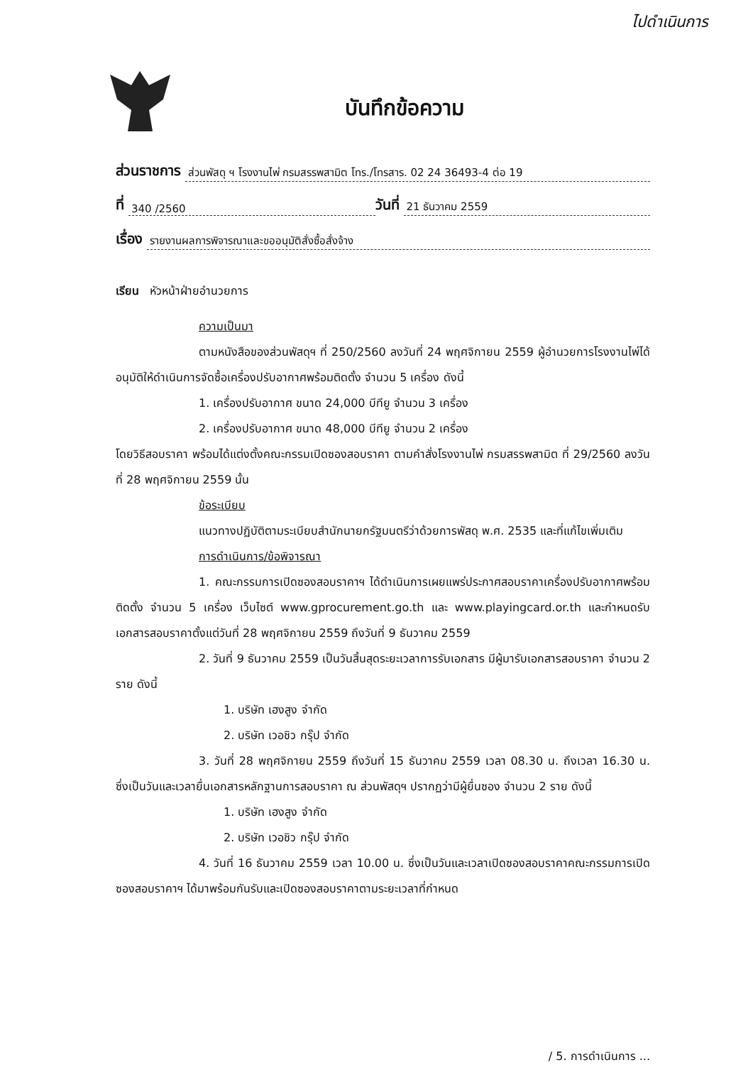ไปดำเนินการ
บันทึกข้อความ
ส่วนราชการ ส่วนพัสดุ ฯ โรงงานไพ่ กรมสรรพสามิต โทร./โทรสาร. 02 24 36493-4 ต่อ 19
ที่ 340 /2560 วันที่ 21 ธันวาคม 2559
เรื่อง รายงานผลการพิจารณาและขออนุมัติสั่งซื้อสั่งจ้าง
เรียน หัวหน้าฝ่ายอำนวยการ
ความเป็นมา
ตามหนังสือของส่วนพัสดุฯ ที่ 250/2560 ลงวันที่ 24 พฤศจิกายน 2559 ผู้อำนวยการโรงงานไพ่ได้อนุมัติให้ดำเนินการจัดซื้อเครื่องปรับอากาศพร้อมติดตั้ง จำนวน 5 เครื่อง ดังนี้
1. เครื่องปรับอากาศ ขนาด 24,000 บีทียู จำนวน 3 เครื่อง
2. เครื่องปรับอากาศ ขนาด 48,000 บีทียู จำนวน 2 เครื่อง
โดยวิธีสอบราคา พร้อมได้แต่งตั้งคณะกรรมเปิดซองสอบราคา ตามคำสั่งโรงงานไพ่ กรมสรรพสามิต ที่ 29/2560 ลงวันที่ 28 พฤศจิกายน 2559 นั้น
ข้อระเบียบ
แนวทางปฏิบัติตามระเบียบสำนักนายกรัฐมนตรีว่าด้วยการพัสดุ พ.ศ. 2535 และที่แก้ไขเพิ่มเติม
การดำเนินการ/ข้อพิจารณา
1. คณะกรรมการเปิดซองสอบราคาฯ ได้ดำเนินการเผยแพร่ประกาศสอบราคาเครื่องปรับอากาศพร้อมติดตั้ง จำนวน 5 เครื่อง เว็บไซต์ www.gprocurement.go.th และ www.playingcard.or.th และกำหนดรับเอกสารสอบราคาตั้งแต่วันที่ 28 พฤศจิกายน 2559 ถึงวันที่ 9 ธันวาคม 2559
2. วันที่ 9 ธันวาคม 2559 เป็นวันสิ้นสุดระยะเวลาการรับเอกสาร มีผู้มารับเอกสารสอบราคา จำนวน 2 ราย ดังนี้
1. บริษัท เฮงสูง จำกัด
2. บริษัท เวอชิว กรุ๊ป จำกัด
3. วันที่ 28 พฤศจิกายน 2559 ถึงวันที่ 15 ธันวาคม 2559 เวลา 08.30 น. ถึงเวลา 16.30 น. ซึ่งเป็นวันและเวลายื่นเอกสารหลักฐานการสอบราคา ณ ส่วนพัสดุฯ ปรากฏว่ามีผู้ยื่นซอง จำนวน 2 ราย ดังนี้
1. บริษัท เฮงสูง จำกัด
2. บริษัท เวอชิว กรุ๊ป จำกัด
4. วันที่ 16 ธันวาคม 2559 เวลา 10.00 น. ซึ่งเป็นวันและเวลาเปิดซองสอบราคาคณะกรรมการเปิดซองสอบราคาฯ ได้มาพร้อมกันรับและเปิดซองสอบราคาตามระยะเวลาที่กำหนด
/ 5. การดำเนินการ ...